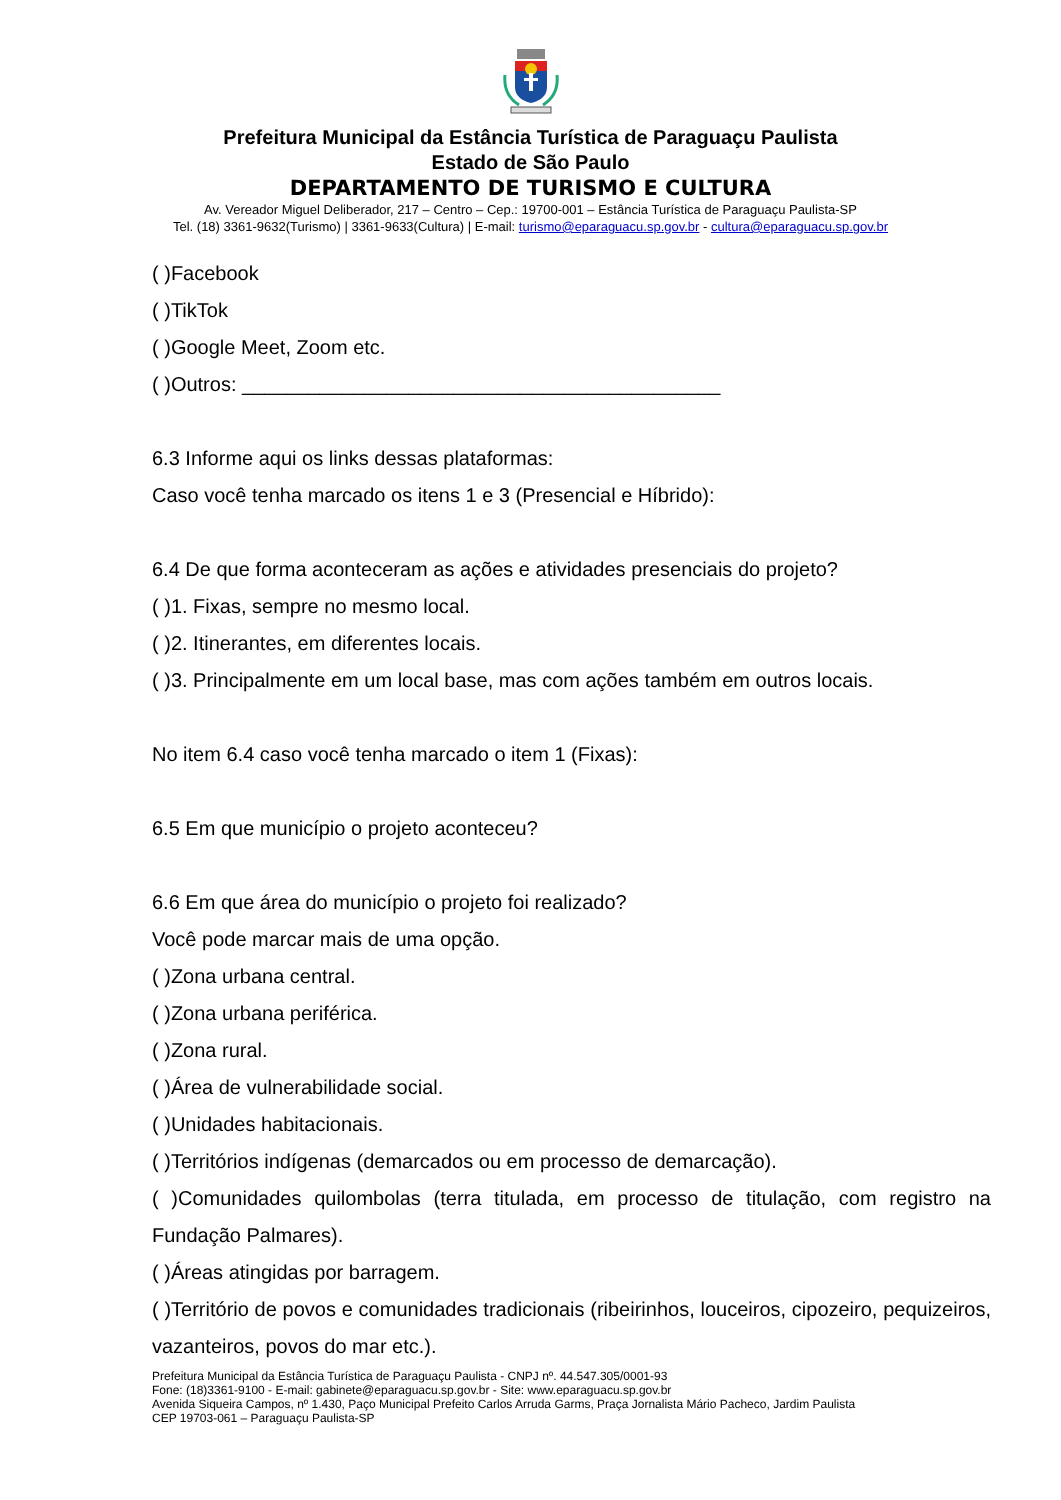Prefeitura Municipal da Estância Turística de Paraguaçu Paulista
Estado de São Paulo
DEPARTAMENTO DE TURISMO E CULTURA
Av. Vereador Miguel Deliberador, 217 – Centro – Cep.: 19700-001 – Estância Turística de Paraguaçu Paulista-SP
Tel. (18) 3361-9632(Turismo) | 3361-9633(Cultura) | E-mail: turismo@eparaguacu.sp.gov.br - cultura@eparaguacu.sp.gov.br
( )Facebook
( )TikTok
( )Google Meet, Zoom etc.
( )Outros: ___________________________________________
6.3 Informe aqui os links dessas plataformas:
Caso você tenha marcado os itens 1 e 3 (Presencial e Híbrido):
6.4 De que forma aconteceram as ações e atividades presenciais do projeto?
( )1. Fixas, sempre no mesmo local.
( )2. Itinerantes, em diferentes locais.
( )3. Principalmente em um local base, mas com ações também em outros locais.
No item 6.4 caso você tenha marcado o item 1 (Fixas):
6.5 Em que município o projeto aconteceu?
6.6 Em que área do município o projeto foi realizado?
Você pode marcar mais de uma opção.
( )Zona urbana central.
( )Zona urbana periférica.
( )Zona rural.
( )Área de vulnerabilidade social.
( )Unidades habitacionais.
( )Territórios indígenas (demarcados ou em processo de demarcação).
( )Comunidades quilombolas (terra titulada, em processo de titulação, com registro na Fundação Palmares).
( )Áreas atingidas por barragem.
( )Território de povos e comunidades tradicionais (ribeirinhos, louceiros, cipozeiro, pequizeiros, vazanteiros, povos do mar etc.).
Prefeitura Municipal da Estância Turística de Paraguaçu Paulista - CNPJ nº. 44.547.305/0001-93
Fone: (18)3361-9100 - E-mail: gabinete@eparaguacu.sp.gov.br - Site: www.eparaguacu.sp.gov.br
Avenida Siqueira Campos, nº 1.430, Paço Municipal Prefeito Carlos Arruda Garms, Praça Jornalista Mário Pacheco, Jardim Paulista
CEP 19703-061 – Paraguaçu Paulista-SP